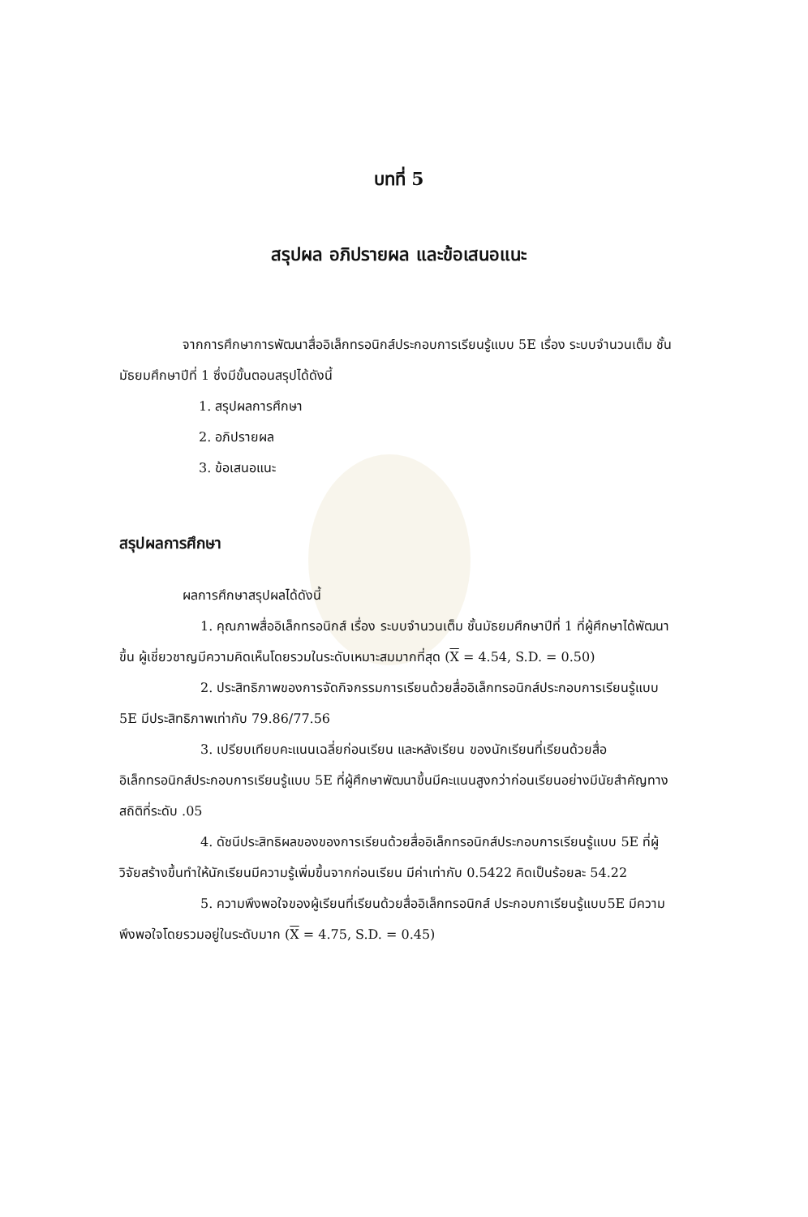บทที่ 5
สรุปผล อภิปรายผล และข้อเสนอแนะ
จากการศึกษาการพัฒนาสื่ออิเล็กทรอนิกส์ประกอบการเรียนรู้แบบ 5E เรื่อง ระบบจำนวนเต็ม ชั้นมัธยมศึกษาปีที่ 1 ซึ่งมีขั้นตอนสรุปได้ดังนี้
1. สรุปผลการศึกษา
2. อภิปรายผล
3. ข้อเสนอแนะ
สรุปผลการศึกษา
ผลการศึกษาสรุปผลได้ดังนี้
1. คุณภาพสื่ออิเล็กทรอนิกส์ เรื่อง ระบบจำนวนเต็ม ชั้นมัธยมศึกษาปีที่ 1 ที่ผู้ศึกษาได้พัฒนาขึ้น ผู้เชี่ยวชาญมีความคิดเห็นโดยรวมในระดับเหมาะสมมากที่สุด (X = 4.54, S.D. = 0.50)
2. ประสิทธิภาพของการจัดกิจกรรมการเรียนด้วยสื่ออิเล็กทรอนิกส์ประกอบการเรียนรู้แบบ 5E มีประสิทธิภาพเท่ากับ 79.86/77.56
3. เปรียบเทียบคะแนนเฉลี่ยก่อนเรียน และหลังเรียน ของนักเรียนที่เรียนด้วยสื่ออิเล็กทรอนิกส์ประกอบการเรียนรู้แบบ 5E ที่ผู้ศึกษาพัฒนาขึ้นมีคะแนนสูงกว่าก่อนเรียนอย่างมีนัยสำคัญทางสถิติที่ระดับ .05
4. ดัชนีประสิทธิผลของของการเรียนด้วยสื่ออิเล็กทรอนิกส์ประกอบการเรียนรู้แบบ 5E ที่ผู้วิจัยสร้างขึ้นทำให้นักเรียนมีความรู้เพิ่มขึ้นจากก่อนเรียน มีค่าเท่ากับ 0.5422 คิดเป็นร้อยละ 54.22
5. ความพึงพอใจของผู้เรียนที่เรียนด้วยสื่ออิเล็กทรอนิกส์ ประกอบกาเรียนรู้แบบ5E มีความพึงพอใจโดยรวมอยู่ในระดับมาก (X = 4.75, S.D. = 0.45)